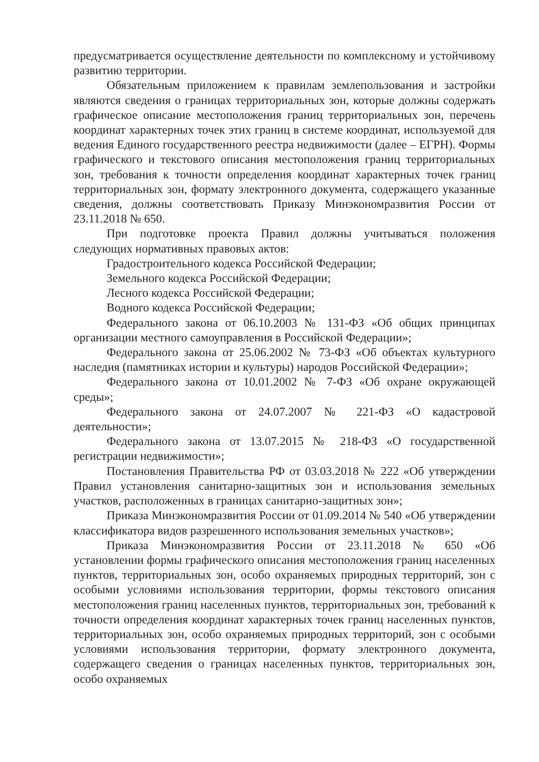предусматривается осуществление деятельности по комплексному и устойчивому развитию территории.
Обязательным приложением к правилам землепользования и застройки являются сведения о границах территориальных зон, которые должны содержать графическое описание местоположения границ территориальных зон, перечень координат характерных точек этих границ в системе координат, используемой для ведения Единого государственного реестра недвижимости (далее – ЕГРН). Формы графического и текстового описания местоположения границ территориальных зон, требования к точности определения координат характерных точек границ территориальных зон, формату электронного документа, содержащего указанные сведения, должны соответствовать Приказу Минэкономразвития России от 23.11.2018 № 650.
При подготовке проекта Правил должны учитываться положения следующих нормативных правовых актов:
Градостроительного кодекса Российской Федерации;
Земельного кодекса Российской Федерации;
Лесного кодекса Российской Федерации;
Водного кодекса Российской Федерации;
Федерального закона от 06.10.2003 № 131-ФЗ «Об общих принципах организации местного самоуправления в Российской Федерации»;
Федерального закона от 25.06.2002 № 73-ФЗ «Об объектах культурного наследия (памятниках истории и культуры) народов Российской Федерации»;
Федерального закона от 10.01.2002 № 7-ФЗ «Об охране окружающей среды»;
Федерального закона от 24.07.2007 № 221-ФЗ «О кадастровой деятельности»;
Федерального закона от 13.07.2015 № 218-ФЗ «О государственной регистрации недвижимости»;
Постановления Правительства РФ от 03.03.2018 № 222 «Об утверждении Правил установления санитарно-защитных зон и использования земельных участков, расположенных в границах санитарно-защитных зон»;
Приказа Минэкономразвития России от 01.09.2014 № 540 «Об утверждении классификатора видов разрешенного использования земельных участков»;
Приказа Минэкономразвития России от 23.11.2018 № 650 «Об установлении формы графического описания местоположения границ населенных пунктов, территориальных зон, особо охраняемых природных территорий, зон с особыми условиями использования территории, формы текстового описания местоположения границ населенных пунктов, территориальных зон, требований к точности определения координат характерных точек границ населенных пунктов, территориальных зон, особо охраняемых природных территорий, зон с особыми условиями использования территории, формату электронного документа, содержащего сведения о границах населенных пунктов, территориальных зон, особо охраняемых